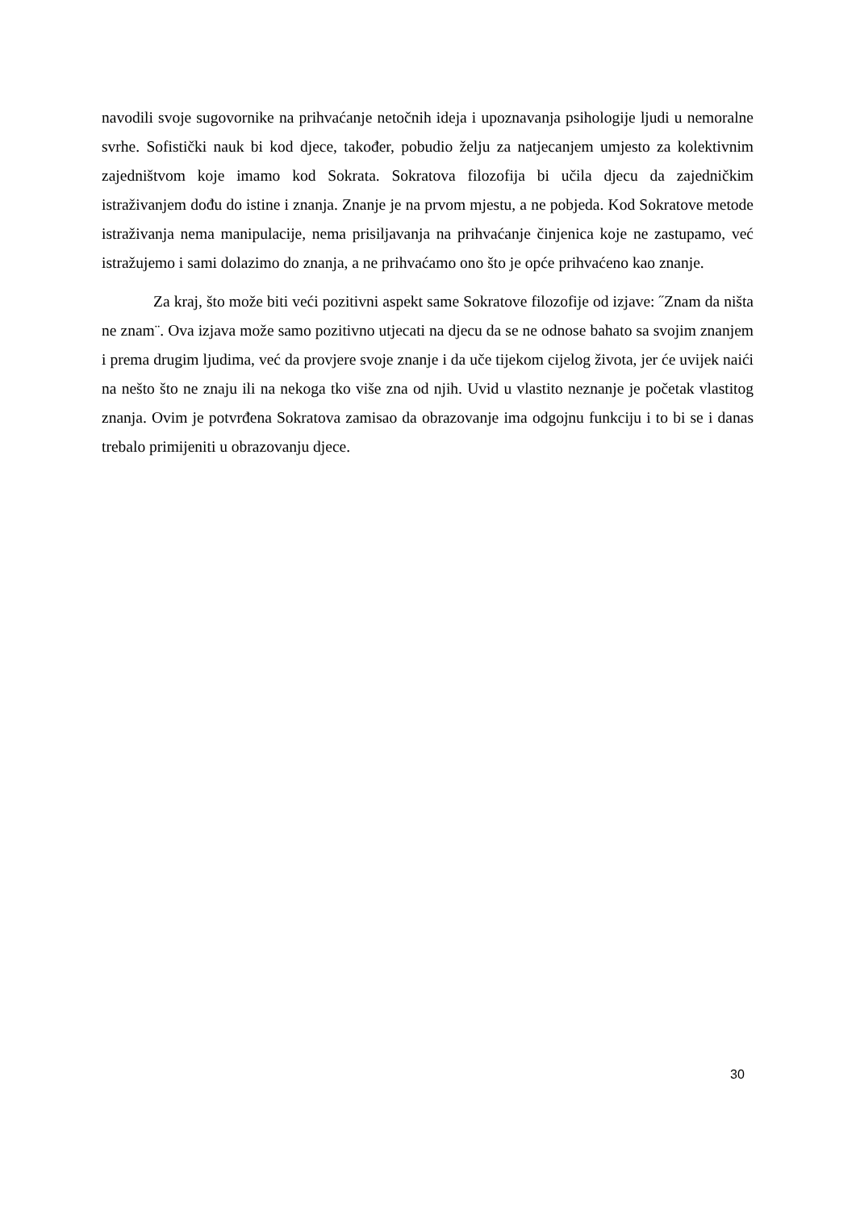navodili svoje sugovornike na prihvaćanje netočnih ideja i upoznavanja psihologije ljudi u nemoralne svrhe. Sofistički nauk bi kod djece, također, pobudio želju za natjecanjem umjesto za kolektivnim zajedništvom koje imamo kod Sokrata. Sokratova filozofija bi učila djecu da zajedničkim istraživanjem dođu do istine i znanja. Znanje je na prvom mjestu, a ne pobjeda. Kod Sokratove metode istraživanja nema manipulacije, nema prisiljavanja na prihvaćanje činjenica koje ne zastupamo, već istražujemo i sami dolazimo do znanja, a ne prihvaćamo ono što je opće prihvaćeno kao znanje.
Za kraj, što može biti veći pozitivni aspekt same Sokratove filozofije od izjave: ˝Znam da ništa ne znam¨. Ova izjava može samo pozitivno utjecati na djecu da se ne odnose bahato sa svojim znanjem i prema drugim ljudima, već da provjere svoje znanje i da uče tijekom cijelog života, jer će uvijek naići na nešto što ne znaju ili na nekoga tko više zna od njih. Uvid u vlastito neznanje je početak vlastitog znanja. Ovim je potvrđena Sokratova zamisao da obrazovanje ima odgojnu funkciju i to bi se i danas trebalo primijeniti u obrazovanju djece.
30